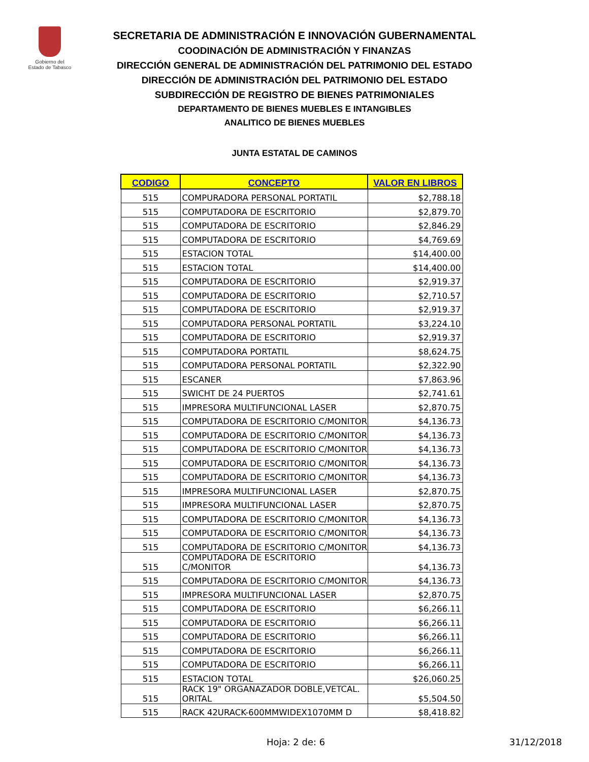Gobierno del
Estado de Tabasco
SECRETARIA DE ADMINISTRACIÓN E INNOVACIÓN GUBERNAMENTAL
COODINACIÓN DE ADMINISTRACIÓN Y FINANZAS
DIRECCIÓN GENERAL DE ADMINISTRACIÓN DEL PATRIMONIO DEL ESTADO
DIRECCIÓN DE ADMINISTRACIÓN DEL PATRIMONIO DEL ESTADO
SUBDIRECCIÓN DE REGISTRO DE BIENES PATRIMONIALES
DEPARTAMENTO DE BIENES MUEBLES E INTANGIBLES
ANALITICO DE BIENES MUEBLES
JUNTA ESTATAL DE CAMINOS
| CODIGO | CONCEPTO | VALOR EN LIBROS |
| --- | --- | --- |
| 515 | COMPURADORA PERSONAL PORTATIL | $2,788.18 |
| 515 | COMPUTADORA DE ESCRITORIO | $2,879.70 |
| 515 | COMPUTADORA DE ESCRITORIO | $2,846.29 |
| 515 | COMPUTADORA DE ESCRITORIO | $4,769.69 |
| 515 | ESTACION TOTAL | $14,400.00 |
| 515 | ESTACION TOTAL | $14,400.00 |
| 515 | COMPUTADORA DE ESCRITORIO | $2,919.37 |
| 515 | COMPUTADORA DE ESCRITORIO | $2,710.57 |
| 515 | COMPUTADORA DE ESCRITORIO | $2,919.37 |
| 515 | COMPUTADORA PERSONAL PORTATIL | $3,224.10 |
| 515 | COMPUTADORA DE ESCRITORIO | $2,919.37 |
| 515 | COMPUTADORA PORTATIL | $8,624.75 |
| 515 | COMPUTADORA PERSONAL PORTATIL | $2,322.90 |
| 515 | ESCANER | $7,863.96 |
| 515 | SWICHT DE 24 PUERTOS | $2,741.61 |
| 515 | IMPRESORA MULTIFUNCIONAL LASER | $2,870.75 |
| 515 | COMPUTADORA DE ESCRITORIO C/MONITOR | $4,136.73 |
| 515 | COMPUTADORA DE ESCRITORIO C/MONITOR | $4,136.73 |
| 515 | COMPUTADORA DE ESCRITORIO C/MONITOR | $4,136.73 |
| 515 | COMPUTADORA DE ESCRITORIO C/MONITOR | $4,136.73 |
| 515 | COMPUTADORA DE ESCRITORIO C/MONITOR | $4,136.73 |
| 515 | IMPRESORA MULTIFUNCIONAL LASER | $2,870.75 |
| 515 | IMPRESORA MULTIFUNCIONAL LASER | $2,870.75 |
| 515 | COMPUTADORA DE ESCRITORIO C/MONITOR | $4,136.73 |
| 515 | COMPUTADORA DE ESCRITORIO C/MONITOR | $4,136.73 |
| 515 | COMPUTADORA DE ESCRITORIO C/MONITOR | $4,136.73 |
| 515 | COMPUTADORA DE ESCRITORIO C/MONITOR | $4,136.73 |
| 515 | COMPUTADORA DE ESCRITORIO C/MONITOR | $4,136.73 |
| 515 | IMPRESORA MULTIFUNCIONAL LASER | $2,870.75 |
| 515 | COMPUTADORA DE ESCRITORIO | $6,266.11 |
| 515 | COMPUTADORA DE ESCRITORIO | $6,266.11 |
| 515 | COMPUTADORA DE ESCRITORIO | $6,266.11 |
| 515 | COMPUTADORA DE ESCRITORIO | $6,266.11 |
| 515 | COMPUTADORA DE ESCRITORIO | $6,266.11 |
| 515 | ESTACION TOTAL | $26,060.25 |
| 515 | RACK 19" ORGANAZADOR DOBLE,VETCAL. ORITAL | $5,504.50 |
| 515 | RACK 42URACK-600MMWIDEX1070MM D | $8,418.82 |
Hoja: 2 de: 6 31/12/2018